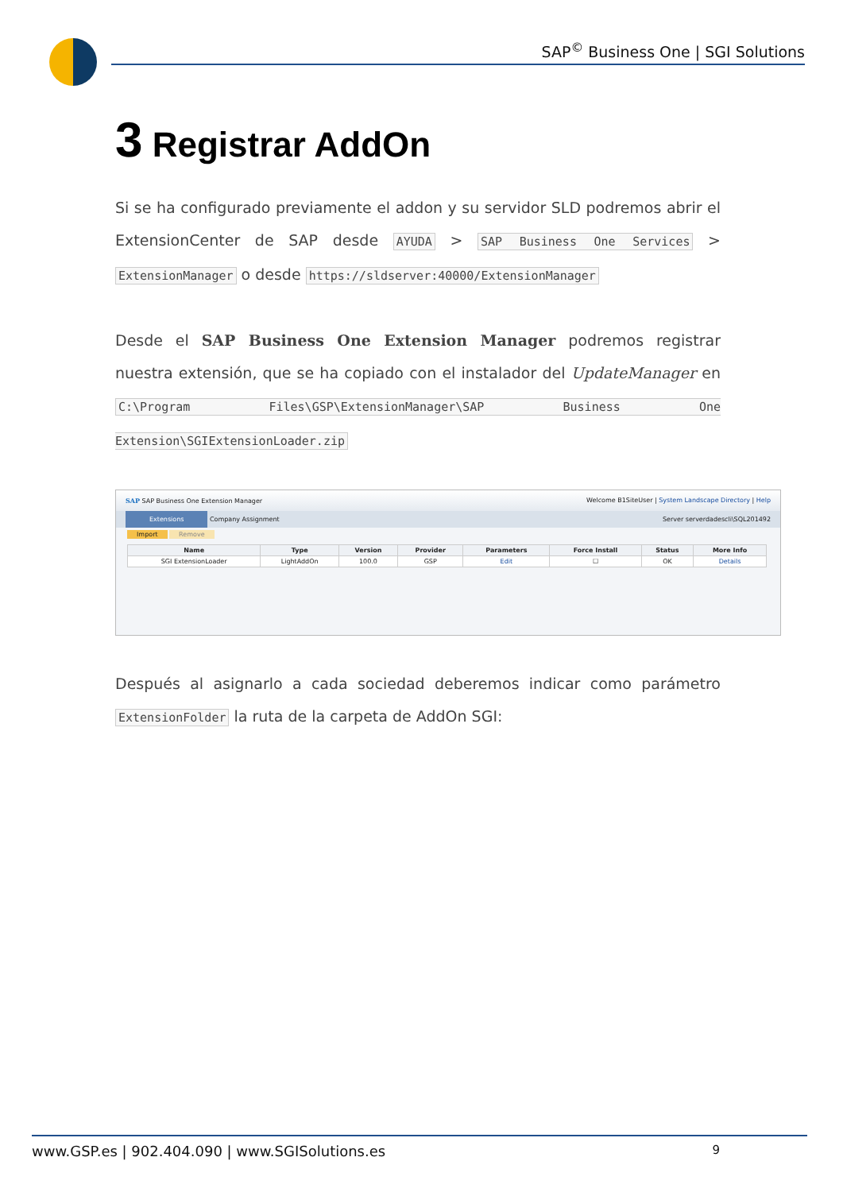SAP<sup>©</sup> Business One | SGI Solutions
3 Registrar AddOn
Si se ha configurado previamente el addon y su servidor SLD podremos abrir el ExtensionCenter de SAP desde AYUDA > SAP Business One Services > ExtensionManager o desde https://sldserver:40000/ExtensionManager
Desde el SAP Business One Extension Manager podremos registrar nuestra extensión, que se ha copiado con el instalador del UpdateManager en C:\Program Files\GSP\ExtensionManager\SAP Business One Extension\SGIExtensionLoader.zip
SAP SAP Business One Extension Manager Welcome B1SiteUser | System Landscape Directory | Help
Extensions Company Assignment Server serverdadescli\SQL201492
Import Remove
| Name | Type | Version | Provider | Parameters | Force Install | Status | More Info |
| --- | --- | --- | --- | --- | --- | --- | --- |
| SGI ExtensionLoader | LightAddOn | 100.0 | GSP | Edit | ☐ | OK | Details |
Después al asignarlo a cada sociedad deberemos indicar como parámetro ExtensionFolder la ruta de la carpeta de AddOn SGI:
www.GSP.es | 902.404.090 | www.SGISolutions.es 9